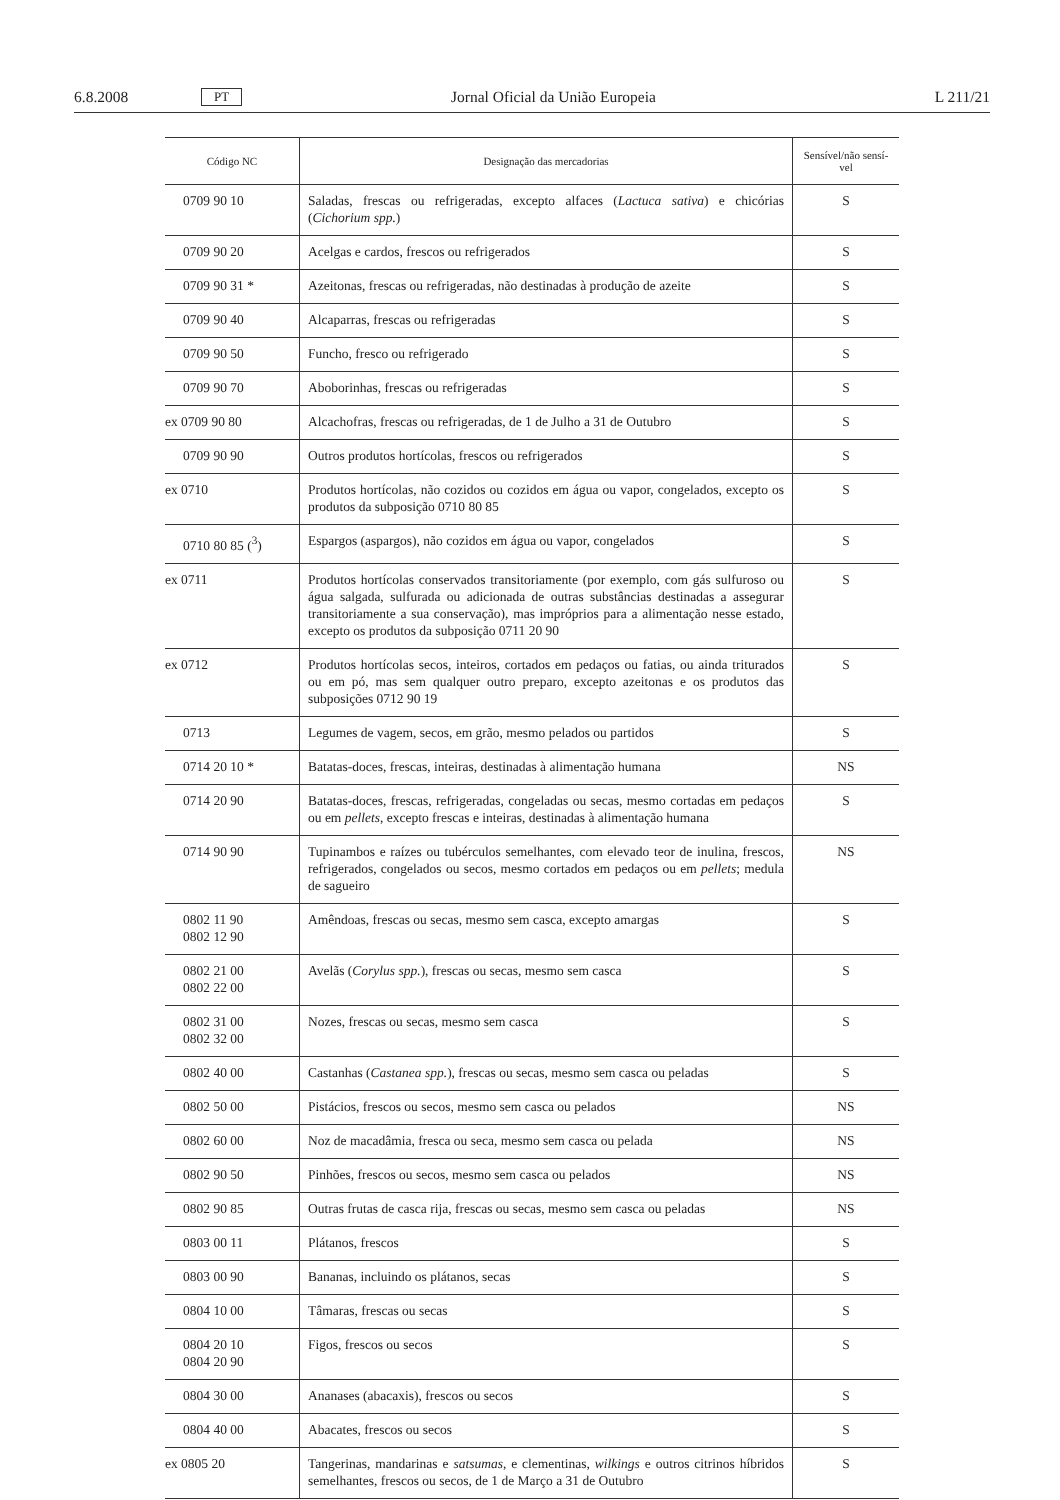6.8.2008 PT Jornal Oficial da União Europeia L 211/21
| Código NC | Designação das mercadorias | Sensível/não sensí- vel |
| --- | --- | --- |
| 0709 90 10 | Saladas, frescas ou refrigeradas, excepto alfaces ( Lactuca sativa ) e chicórias ( Cichorium spp. ) | S |
| 0709 90 20 | Acelgas e cardos, frescos ou refrigerados | S |
| 0709 90 31 * | Azeitonas, frescas ou refrigeradas, não destinadas à produção de azeite | S |
| 0709 90 40 | Alcaparras, frescas ou refrigeradas | S |
| 0709 90 50 | Funcho, fresco ou refrigerado | S |
| 0709 90 70 | Aboborinhas, frescas ou refrigeradas | S |
| ex 0709 90 80 | Alcachofras, frescas ou refrigeradas, de 1 de Julho a 31 de Outubro | S |
| 0709 90 90 | Outros produtos hortícolas, frescos ou refrigerados | S |
| ex 0710 | Produtos hortícolas, não cozidos ou cozidos em água ou vapor, congelados, excepto os produtos da subposição 0710 80 85 | S |
| 0710 80 85 (<sup>3</sup>) | Espargos (aspargos), não cozidos em água ou vapor, congelados | S |
| ex 0711 | Produtos hortícolas conservados transitoriamente (por exemplo, com gás sulfuroso ou água salgada, sulfurada ou adicionada de outras substâncias destinadas a assegurar transitoriamente a sua conservação), mas impróprios para a alimentação nesse estado, excepto os produtos da subposição 0711 20 90 | S |
| ex 0712 | Produtos hortícolas secos, inteiros, cortados em pedaços ou fatias, ou ainda triturados ou em pó, mas sem qualquer outro preparo, excepto azeitonas e os produtos das subposições 0712 90 19 | S |
| 0713 | Legumes de vagem, secos, em grão, mesmo pelados ou partidos | S |
| 0714 20 10 * | Batatas-doces, frescas, inteiras, destinadas à alimentação humana | NS |
| 0714 20 90 | Batatas-doces, frescas, refrigeradas, congeladas ou secas, mesmo cortadas em pedaços ou em pellets , excepto frescas e inteiras, destinadas à alimentação humana | S |
| 0714 90 90 | Tupinambos e raízes ou tubérculos semelhantes, com elevado teor de inulina, frescos, refrigerados, congelados ou secos, mesmo cortados em pedaços ou em pellets ; medula de sagueiro | NS |
| 0802 11 90 0802 12 90 | Amêndoas, frescas ou secas, mesmo sem casca, excepto amargas | S |
| 0802 21 00 0802 22 00 | Avelãs ( Corylus spp. ), frescas ou secas, mesmo sem casca | S |
| 0802 31 00 0802 32 00 | Nozes, frescas ou secas, mesmo sem casca | S |
| 0802 40 00 | Castanhas ( Castanea spp. ), frescas ou secas, mesmo sem casca ou peladas | S |
| 0802 50 00 | Pistácios, frescos ou secos, mesmo sem casca ou pelados | NS |
| 0802 60 00 | Noz de macadâmia, fresca ou seca, mesmo sem casca ou pelada | NS |
| 0802 90 50 | Pinhões, frescos ou secos, mesmo sem casca ou pelados | NS |
| 0802 90 85 | Outras frutas de casca rija, frescas ou secas, mesmo sem casca ou peladas | NS |
| 0803 00 11 | Plátanos, frescos | S |
| 0803 00 90 | Bananas, incluindo os plátanos, secas | S |
| 0804 10 00 | Tâmaras, frescas ou secas | S |
| 0804 20 10 0804 20 90 | Figos, frescos ou secos | S |
| 0804 30 00 | Ananases (abacaxis), frescos ou secos | S |
| 0804 40 00 | Abacates, frescos ou secos | S |
| ex 0805 20 | Tangerinas, mandarinas e satsumas , e clementinas, wilkings e outros citrinos híbridos semelhantes, frescos ou secos, de 1 de Março a 31 de Outubro | S |